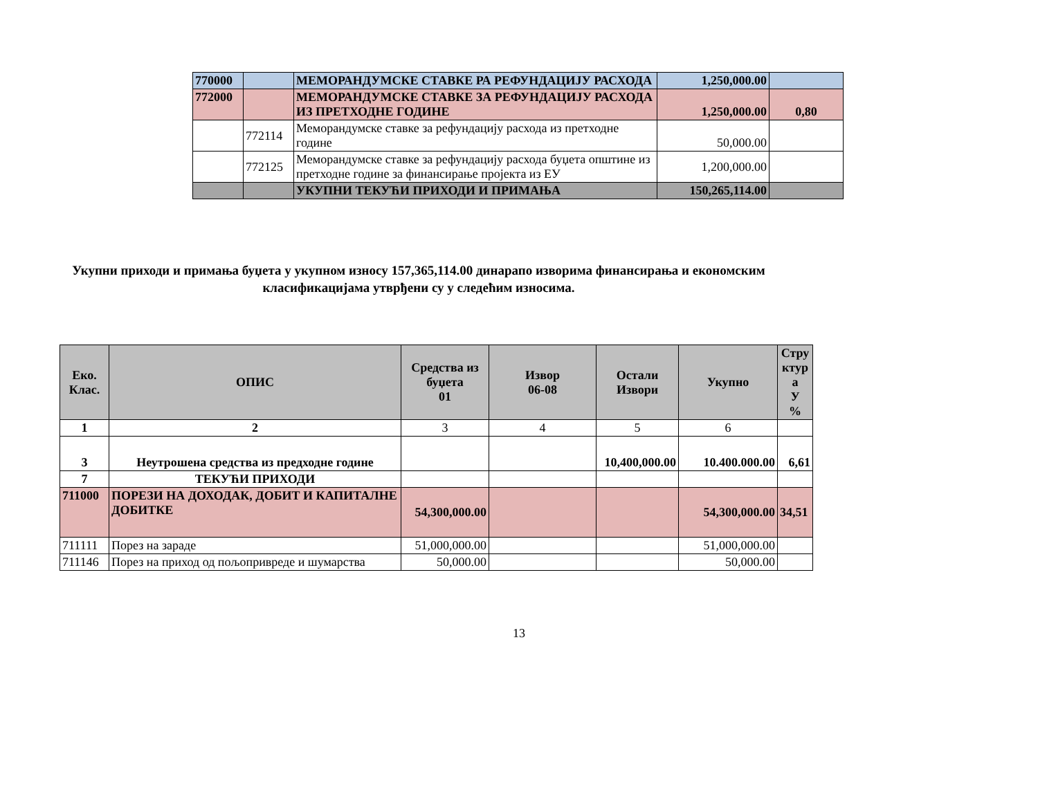| 770000 | | МЕМОРАНДУМСКЕ СТАВКЕ РА РЕФУНДАЦИЈУ РАСХОДА | 1,250,000.00 | |
| 772000 | | МЕМОРАНДУМСКЕ СТАВКЕ ЗА РЕФУНДАЦИЈУ РАСХОДА ИЗ ПРЕТХОДНЕ ГОДИНЕ | 1,250,000.00 | 0,80 |
| | 772114 | Меморандумске ставке за рефундацију расхода из претходне године | 50,000.00 | |
| | 772125 | Меморандумске ставке за рефундацију расхода буџета општине из претходне године за финансирање пројекта из ЕУ | 1,200,000.00 | |
| | | УКУПНИ ТЕКУЋИ ПРИХОДИ И ПРИМАЊА | 150,265,114.00 | |
Укупни приходи и примања буџета у укупном износу 157,365,114.00 динарапо изворима финансирања и економским класификацијама утврђени су у следећим износима.
| Еко. Клас. | ОПИС | Средства из буџета 01 | Извор 06-08 | Остали Извори | Укупно | Стру ктур а У % |
| --- | --- | --- | --- | --- | --- | --- |
| 1 | 2 | 3 | 4 | 5 | 6 | |
| 3 | Неутрошена средства из предходне године | | | 10,400,000.00 | 10.400.000.00 | 6,61 |
| 7 | ТЕКУЋИ ПРИХОДИ | | | | | |
| 711000 | ПОРЕЗИ НА ДОХОДАК, ДОБИТ И КАПИТАЛНЕ ДОБИТКЕ | 54,300,000.00 | | | 54,300,000.00 | 34,51 |
| 711111 | Порез на зараде | 51,000,000.00 | | | 51,000,000.00 | |
| 711146 | Порез на приход од пољопривреде и шумарства | 50,000.00 | | | 50,000.00 | |
13